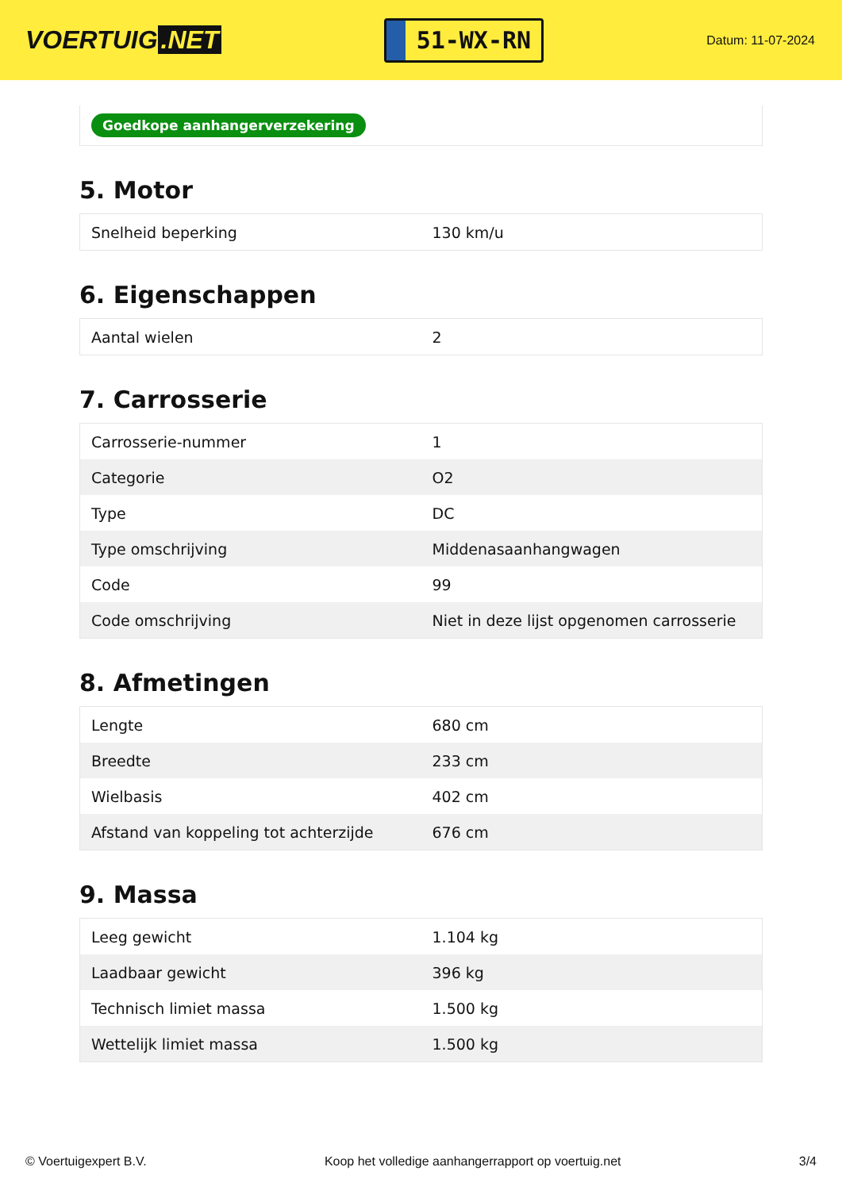VOERTUIG.NET
51-WX-RN
Datum: 11-07-2024
Goedkope aanhangerverzekering
5. Motor
| Snelheid beperking | 130 km/u |
6. Eigenschappen
| Aantal wielen | 2 |
7. Carrosserie
| Carrosserie-nummer | 1 |
| Categorie | O2 |
| Type | DC |
| Type omschrijving | Middenasaanhangwagen |
| Code | 99 |
| Code omschrijving | Niet in deze lijst opgenomen carrosserie |
8. Afmetingen
| Lengte | 680 cm |
| Breedte | 233 cm |
| Wielbasis | 402 cm |
| Afstand van koppeling tot achterzijde | 676 cm |
9. Massa
| Leeg gewicht | 1.104 kg |
| Laadbaar gewicht | 396 kg |
| Technisch limiet massa | 1.500 kg |
| Wettelijk limiet massa | 1.500 kg |
© Voertuigexpert B.V. Koop het volledige aanhangerrapport op voertuig.net 3/4